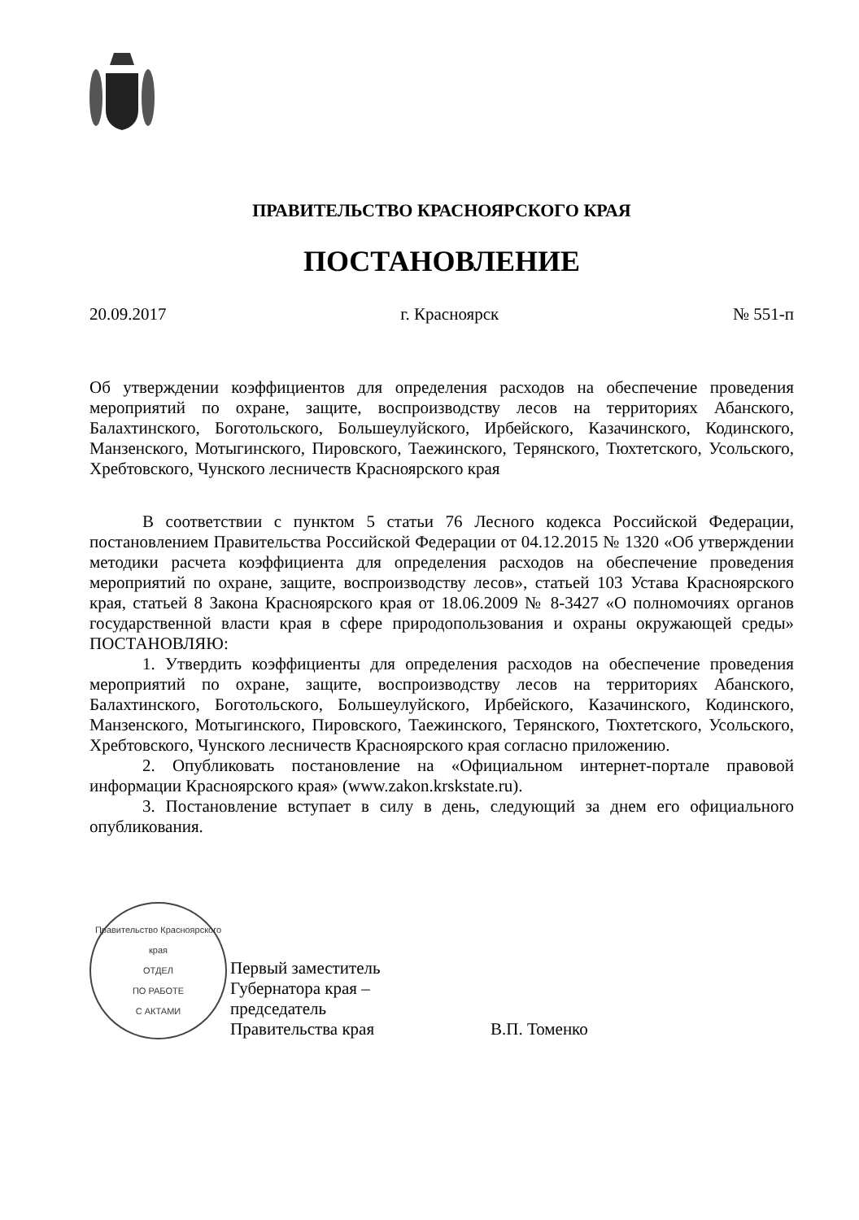ПРАВИТЕЛЬСТВО КРАСНОЯРСКОГО КРАЯ
ПОСТАНОВЛЕНИЕ
20.09.2017 г. Красноярск № 551-п
Об утверждении коэффициентов для определения расходов на обеспечение проведения мероприятий по охране, защите, воспроизводству лесов на территориях Абанского, Балахтинского, Боготольского, Большеулуйского, Ирбейского, Казачинского, Кодинского, Манзенского, Мотыгинского, Пировского, Таежинского, Терянского, Тюхтетского, Усольского, Хребтовского, Чунского лесничеств Красноярского края
В соответствии с пунктом 5 статьи 76 Лесного кодекса Российской Федерации, постановлением Правительства Российской Федерации от 04.12.2015 № 1320 «Об утверждении методики расчета коэффициента для определения расходов на обеспечение проведения мероприятий по охране, защите, воспроизводству лесов», статьей 103 Устава Красноярского края, статьей 8 Закона Красноярского края от 18.06.2009 № 8-3427 «О полномочиях органов государственной власти края в сфере природопользования и охраны окружающей среды» ПОСТАНОВЛЯЮ:
1. Утвердить коэффициенты для определения расходов на обеспечение проведения мероприятий по охране, защите, воспроизводству лесов на территориях Абанского, Балахтинского, Боготольского, Большеулуйского, Ирбейского, Казачинского, Кодинского, Манзенского, Мотыгинского, Пировского, Таежинского, Терянского, Тюхтетского, Усольского, Хребтовского, Чунского лесничеств Красноярского края согласно приложению.
2. Опубликовать постановление на «Официальном интернет-портале правовой информации Красноярского края» (www.zakon.krskstate.ru).
3. Постановление вступает в силу в день, следующий за днем его официального опубликования.
Правительство Красноярского края
ОТДЕЛ
ПО РАБОТЕ
С АКТАМИ
Первый заместитель
Губернатора края –
председатель
Правительства края
В.П. Томенко